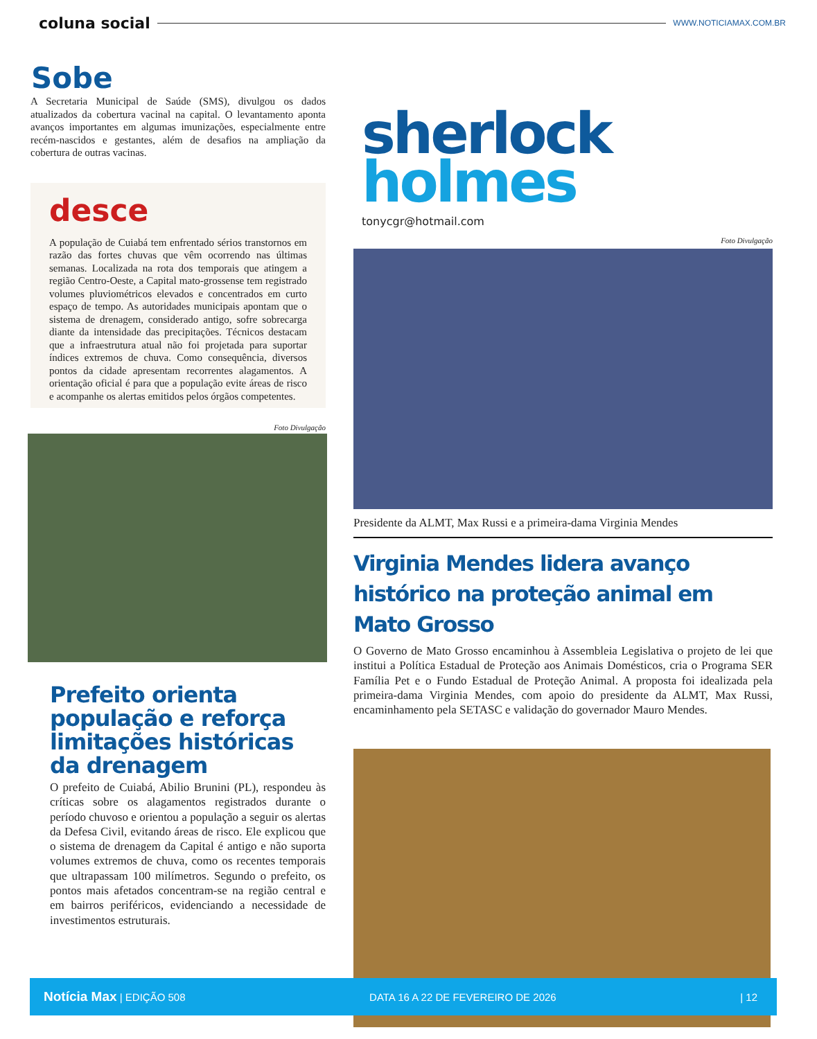coluna social WWW.NOTICIAMAX.COM.BR
Sobe
A Secretaria Municipal de Saúde (SMS), divulgou os dados atualizados da cobertura vacinal na capital. O levantamento aponta avanços importantes em algumas imunizações, especialmente entre recém-nascidos e gestantes, além de desafios na ampliação da cobertura de outras vacinas.
desce
A população de Cuiabá tem enfrentado sérios transtornos em razão das fortes chuvas que vêm ocorrendo nas últimas semanas. Localizada na rota dos temporais que atingem a região Centro-Oeste, a Capital mato-grossense tem registrado volumes pluviométricos elevados e concentrados em curto espaço de tempo. As autoridades municipais apontam que o sistema de drenagem, considerado antigo, sofre sobrecarga diante da intensidade das precipitações. Técnicos destacam que a infraestrutura atual não foi projetada para suportar índices extremos de chuva. Como consequência, diversos pontos da cidade apresentam recorrentes alagamentos. A orientação oficial é para que a população evite áreas de risco e acompanhe os alertas emitidos pelos órgãos competentes.
Foto Divulgação
Prefeito orienta população e reforça limitações históricas da drenagem
O prefeito de Cuiabá, Abilio Brunini (PL), respondeu às críticas sobre os alagamentos registrados durante o período chuvoso e orientou a população a seguir os alertas da Defesa Civil, evitando áreas de risco. Ele explicou que o sistema de drenagem da Capital é antigo e não suporta volumes extremos de chuva, como os recentes temporais que ultrapassam 100 milímetros. Segundo o prefeito, os pontos mais afetados concentram-se na região central e em bairros periféricos, evidenciando a necessidade de investimentos estruturais.
sherlock
holmes
tonycgr@hotmail.com
Foto Divulgação
Presidente da ALMT, Max Russi e a primeira-dama Virginia Mendes
Virginia Mendes lidera avanço histórico na proteção animal em Mato Grosso
O Governo de Mato Grosso encaminhou à Assembleia Legislativa o projeto de lei que institui a Política Estadual de Proteção aos Animais Domésticos, cria o Programa SER Família Pet e o Fundo Estadual de Proteção Animal. A proposta foi idealizada pela primeira-dama Virginia Mendes, com apoio do presidente da ALMT, Max Russi, encaminhamento pela SETASC e validação do governador Mauro Mendes.
Notícia Max | EDIÇÃO 508 DATA 16 A 22 DE FEVEREIRO DE 2026 | 12